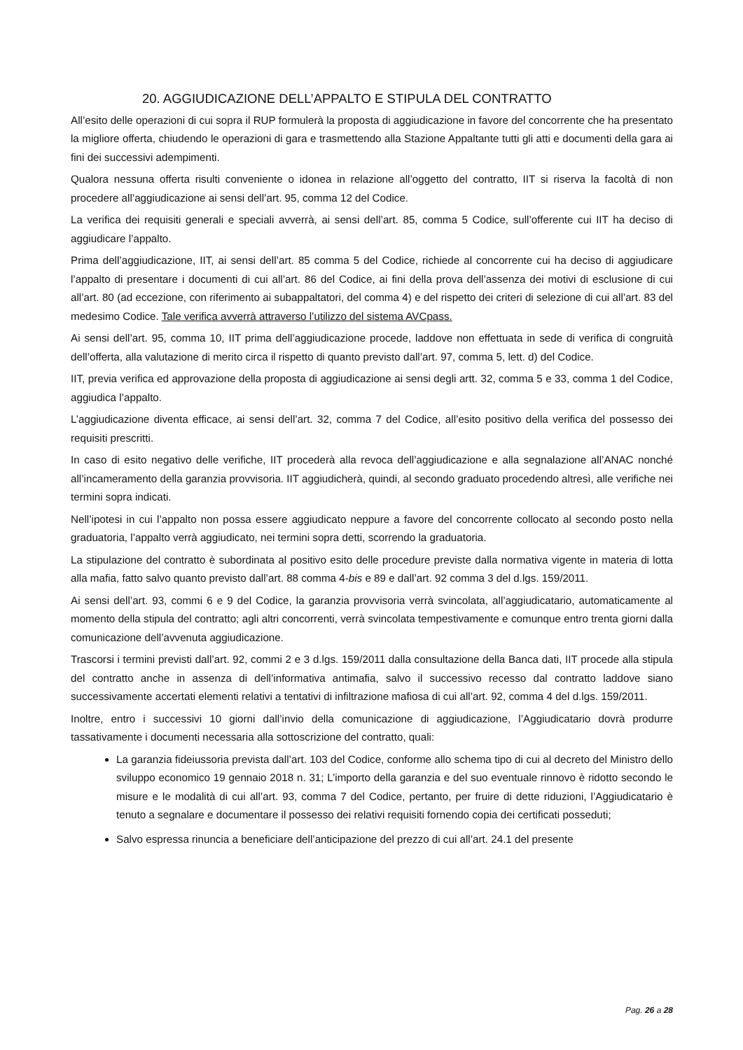20. AGGIUDICAZIONE DELL’APPALTO E STIPULA DEL CONTRATTO
All’esito delle operazioni di cui sopra il RUP formulerà la proposta di aggiudicazione in favore del concorrente che ha presentato la migliore offerta, chiudendo le operazioni di gara e trasmettendo alla Stazione Appaltante tutti gli atti e documenti della gara ai fini dei successivi adempimenti.
Qualora nessuna offerta risulti conveniente o idonea in relazione all’oggetto del contratto, IIT si riserva la facoltà di non procedere all’aggiudicazione ai sensi dell’art. 95, comma 12 del Codice.
La verifica dei requisiti generali e speciali avverrà, ai sensi dell’art. 85, comma 5 Codice, sull’offerente cui IIT ha deciso di aggiudicare l’appalto.
Prima dell’aggiudicazione, IIT, ai sensi dell’art. 85 comma 5 del Codice, richiede al concorrente cui ha deciso di aggiudicare l’appalto di presentare i documenti di cui all’art. 86 del Codice, ai fini della prova dell’assenza dei motivi di esclusione di cui all’art. 80 (ad eccezione, con riferimento ai subappaltatori, del comma 4) e del rispetto dei criteri di selezione di cui all’art. 83 del medesimo Codice. Tale verifica avverrà attraverso l’utilizzo del sistema AVCpass.
Ai sensi dell’art. 95, comma 10, IIT prima dell’aggiudicazione procede, laddove non effettuata in sede di verifica di congruità dell’offerta, alla valutazione di merito circa il rispetto di quanto previsto dall’art. 97, comma 5, lett. d) del Codice.
IIT, previa verifica ed approvazione della proposta di aggiudicazione ai sensi degli artt. 32, comma 5 e 33, comma 1 del Codice, aggiudica l’appalto.
L’aggiudicazione diventa efficace, ai sensi dell’art. 32, comma 7 del Codice, all’esito positivo della verifica del possesso dei requisiti prescritti.
In caso di esito negativo delle verifiche, IIT procederà alla revoca dell’aggiudicazione e alla segnalazione all’ANAC nonché all’incameramento della garanzia provvisoria. IIT aggiudicherà, quindi, al secondo graduato procedendo altresì, alle verifiche nei termini sopra indicati.
Nell’ipotesi in cui l’appalto non possa essere aggiudicato neppure a favore del concorrente collocato al secondo posto nella graduatoria, l’appalto verrà aggiudicato, nei termini sopra detti, scorrendo la graduatoria.
La stipulazione del contratto è subordinata al positivo esito delle procedure previste dalla normativa vigente in materia di lotta alla mafia, fatto salvo quanto previsto dall’art. 88 comma 4-bis e 89 e dall’art. 92 comma 3 del d.lgs. 159/2011.
Ai sensi dell’art. 93, commi 6 e 9 del Codice, la garanzia provvisoria verrà svincolata, all’aggiudicatario, automaticamente al momento della stipula del contratto; agli altri concorrenti, verrà svincolata tempestivamente e comunque entro trenta giorni dalla comunicazione dell’avvenuta aggiudicazione.
Trascorsi i termini previsti dall’art. 92, commi 2 e 3 d.lgs. 159/2011 dalla consultazione della Banca dati, IIT procede alla stipula del contratto anche in assenza di dell’informativa antimafia, salvo il successivo recesso dal contratto laddove siano successivamente accertati elementi relativi a tentativi di infiltrazione mafiosa di cui all’art. 92, comma 4 del d.lgs. 159/2011.
Inoltre, entro i successivi 10 giorni dall’invio della comunicazione di aggiudicazione, l’Aggiudicatario dovrà produrre tassativamente i documenti necessaria alla sottoscrizione del contratto, quali:
La garanzia fideiussoria prevista dall’art. 103 del Codice, conforme allo schema tipo di cui al decreto del Ministro dello sviluppo economico 19 gennaio 2018 n. 31; L’importo della garanzia e del suo eventuale rinnovo è ridotto secondo le misure e le modalità di cui all’art. 93, comma 7 del Codice, pertanto, per fruire di dette riduzioni, l’Aggiudicatario è tenuto a segnalare e documentare il possesso dei relativi requisiti fornendo copia dei certificati posseduti;
Salvo espressa rinuncia a beneficiare dell’anticipazione del prezzo di cui all’art. 24.1 del presente
Pag. 26 a 28